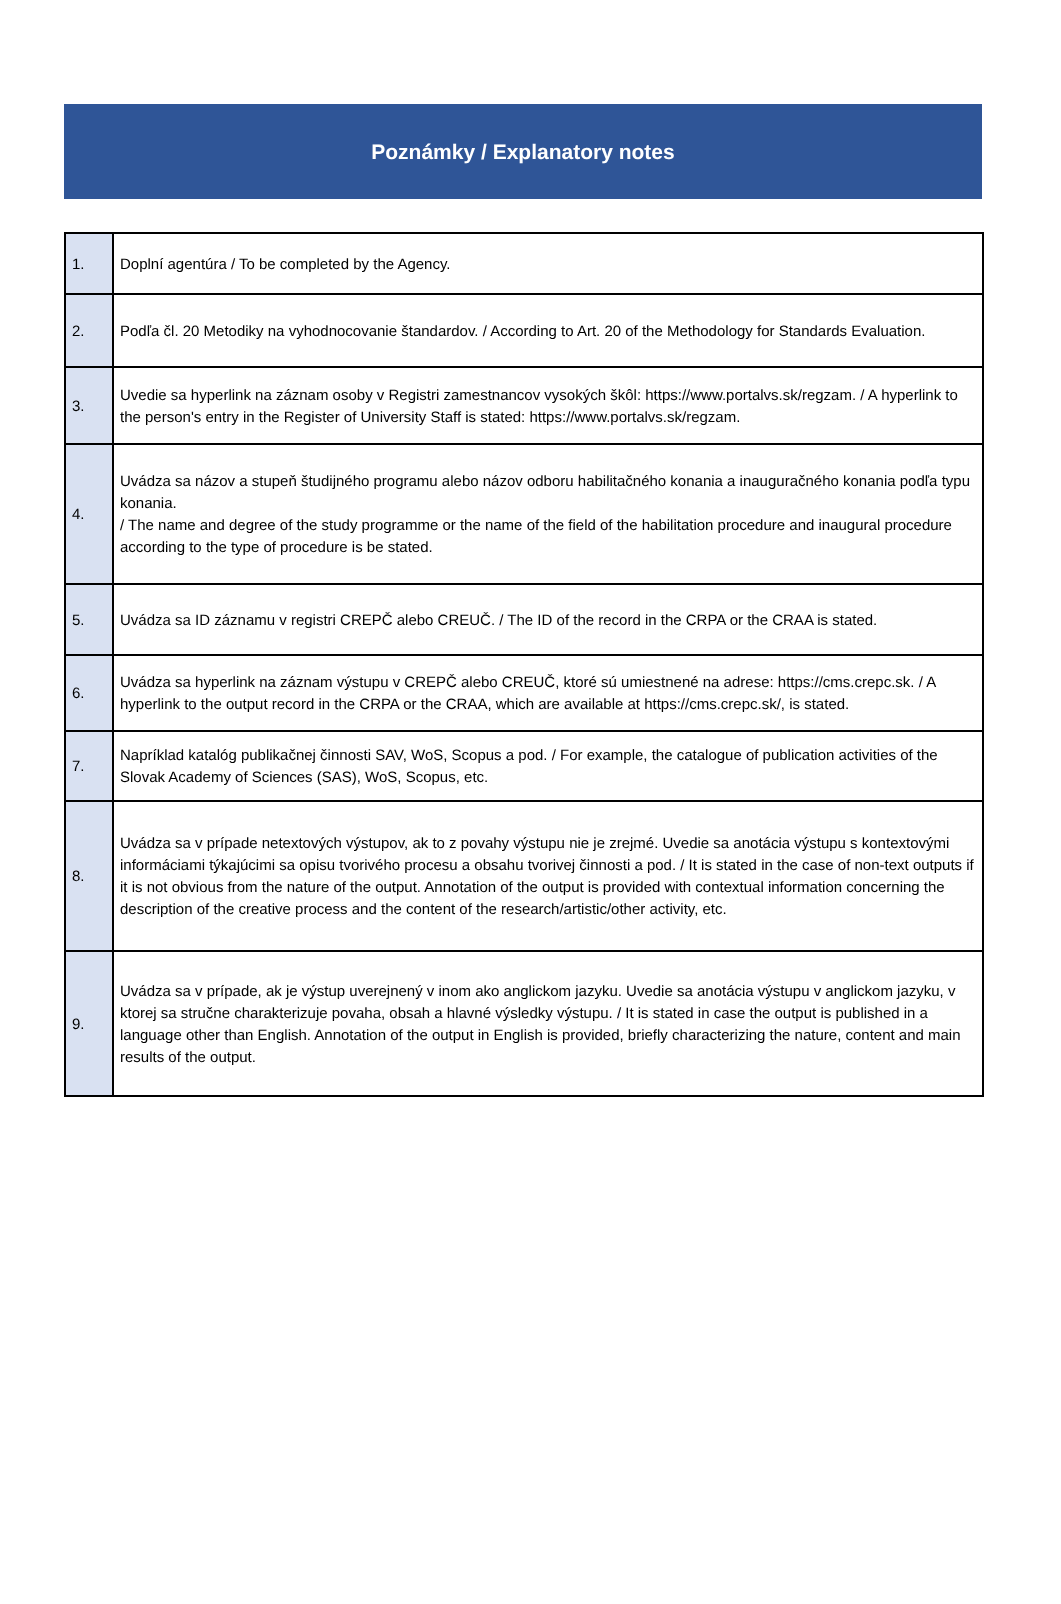Poznámky / Explanatory notes
| 1. | Doplní agentúra / To be completed by the Agency. |
| 2. | Podľa čl. 20 Metodiky na vyhodnocovanie štandardov. / According to Art. 20 of the Methodology for Standards Evaluation. |
| 3. | Uvedie sa hyperlink na záznam osoby v Registri zamestnancov vysokých škôl: https://www.portalvs.sk/regzam. / A hyperlink to the person's entry in the Register of University Staff is stated: https://www.portalvs.sk/regzam. |
| 4. | Uvádza sa názov a stupeň študijného programu alebo názov odboru habilitačného konania a inauguračného konania podľa typu konania. / The name and degree of the study programme or the name of the field of the habilitation procedure and inaugural procedure according to the type of procedure is be stated. |
| 5. | Uvádza sa ID záznamu v registri CREPČ alebo CREUČ. / The ID of the record in the CRPA or the CRAA is stated. |
| 6. | Uvádza sa hyperlink na záznam výstupu v CREPČ alebo CREUČ, ktoré sú umiestnené na adrese: https://cms.crepc.sk. / A hyperlink to the output record in the CRPA or the CRAA, which are available at https://cms.crepc.sk/, is stated. |
| 7. | Napríklad katalóg publikačnej činnosti SAV, WoS, Scopus a pod. / For example, the catalogue of publication activities of the Slovak Academy of Sciences (SAS), WoS, Scopus, etc. |
| 8. | Uvádza sa v prípade netextových výstupov, ak to z povahy výstupu nie je zrejmé. Uvedie sa anotácia výstupu s kontextovými informáciami týkajúcimi sa opisu tvorivého procesu a obsahu tvorivej činnosti a pod. / It is stated in the case of non-text outputs if it is not obvious from the nature of the output. Annotation of the output is provided with contextual information concerning the description of the creative process and the content of the research/artistic/other activity, etc. |
| 9. | Uvádza sa v prípade, ak je výstup uverejnený v inom ako anglickom jazyku. Uvedie sa anotácia výstupu v anglickom jazyku, v ktorej sa stručne charakterizuje povaha, obsah a hlavné výsledky výstupu. / It is stated in case the output is published in a language other than English. Annotation of the output in English is provided, briefly characterizing the nature, content and main results of the output. |